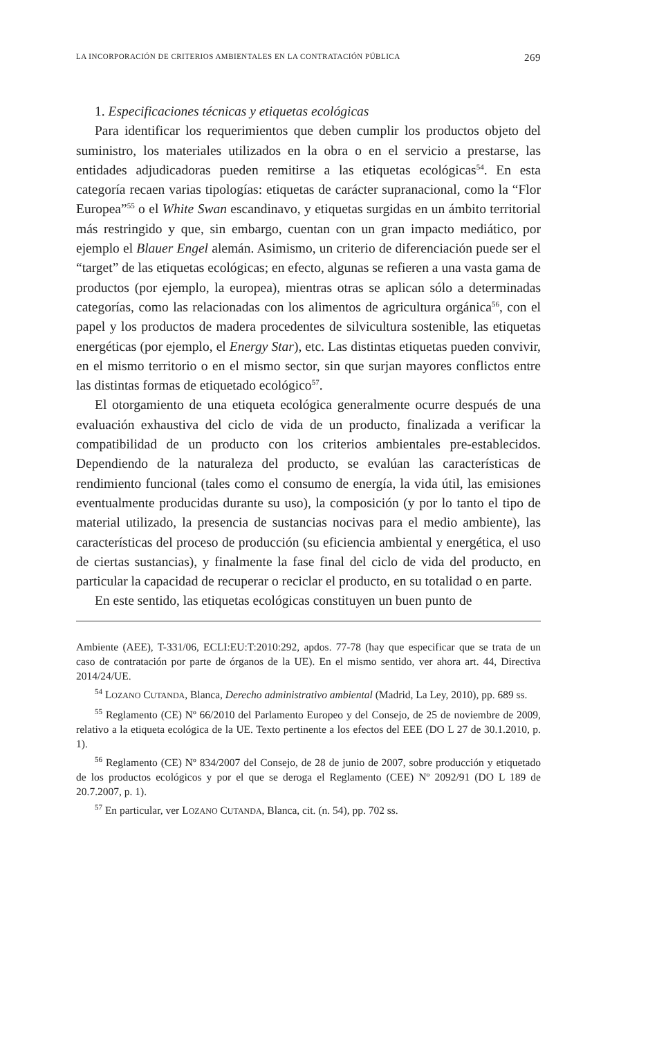LA INCORPORACIÓN DE CRITERIOS AMBIENTALES EN LA CONTRATACIÓN PÚBLICA 269
1. Especificaciones técnicas y etiquetas ecológicas
Para identificar los requerimientos que deben cumplir los productos objeto del suministro, los materiales utilizados en la obra o en el servicio a prestarse, las entidades adjudicadoras pueden remitirse a las etiquetas ecológicas<sup>54</sup>. En esta categoría recaen varias tipologías: etiquetas de carácter supranacional, como la “Flor Europea”<sup>55</sup> o el White Swan escandinavo, y etiquetas surgidas en un ámbito territorial más restringido y que, sin embargo, cuentan con un gran impacto mediático, por ejemplo el Blauer Engel alemán. Asimismo, un criterio de diferenciación puede ser el “target” de las etiquetas ecológicas; en efecto, algunas se refieren a una vasta gama de productos (por ejemplo, la europea), mientras otras se aplican sólo a determinadas categorías, como las relacionadas con los alimentos de agricultura orgánica<sup>56</sup>, con el papel y los productos de madera procedentes de silvicultura sostenible, las etiquetas energéticas (por ejemplo, el Energy Star), etc. Las distintas etiquetas pueden convivir, en el mismo territorio o en el mismo sector, sin que surjan mayores conflictos entre las distintas formas de etiquetado ecológico<sup>57</sup>.
El otorgamiento de una etiqueta ecológica generalmente ocurre después de una evaluación exhaustiva del ciclo de vida de un producto, finalizada a verificar la compatibilidad de un producto con los criterios ambientales pre-establecidos. Dependiendo de la naturaleza del producto, se evalúan las características de rendimiento funcional (tales como el consumo de energía, la vida útil, las emisiones eventualmente producidas durante su uso), la composición (y por lo tanto el tipo de material utilizado, la presencia de sustancias nocivas para el medio ambiente), las características del proceso de producción (su eficiencia ambiental y energética, el uso de ciertas sustancias), y finalmente la fase final del ciclo de vida del producto, en particular la capacidad de recuperar o reciclar el producto, en su totalidad o en parte.
En este sentido, las etiquetas ecológicas constituyen un buen punto de
Ambiente (AEE), T-331/06, ECLI:EU:T:2010:292, apdos. 77-78 (hay que especificar que se trata de un caso de contratación por parte de órganos de la UE). En el mismo sentido, ver ahora art. 44, Directiva 2014/24/UE.
<sup>54</sup> LOZANO CUTANDA, Blanca, Derecho administrativo ambiental (Madrid, La Ley, 2010), pp. 689 ss.
<sup>55</sup> Reglamento (CE) Nº 66/2010 del Parlamento Europeo y del Consejo, de 25 de noviembre de 2009, relativo a la etiqueta ecológica de la UE. Texto pertinente a los efectos del EEE (DO L 27 de 30.1.2010, p. 1).
<sup>56</sup> Reglamento (CE) Nº 834/2007 del Consejo, de 28 de junio de 2007, sobre producción y etiquetado de los productos ecológicos y por el que se deroga el Reglamento (CEE) Nº 2092/91 (DO L 189 de 20.7.2007, p. 1).
<sup>57</sup> En particular, ver LOZANO CUTANDA, Blanca, cit. (n. 54), pp. 702 ss.